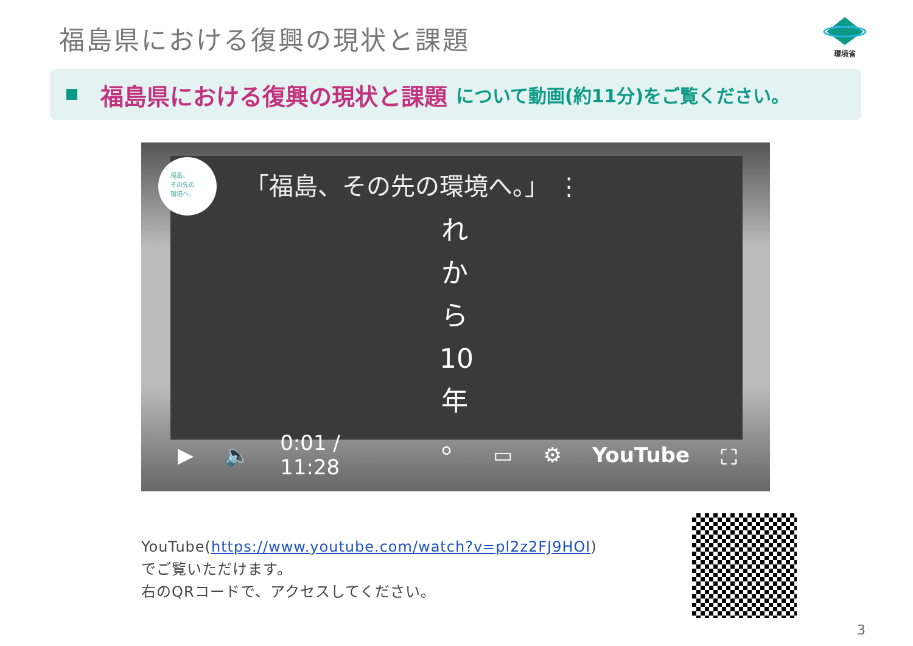福島県における復興の現状と課題 環境省
福島県における復興の現状と課題 について動画(約11分)をご覧ください。
福島、
その先の
環境へ。
「福島、その先の環境へ。」 ⋮
れ から 10 年 。
▶ 🔈 0:01 / 11:28 ▭ ⚙ YouTube ⛶
YouTube(https://www.youtube.com/watch?v=pl2z2FJ9HOI)
でご覧いただけます。
右のQRコードで、アクセスしてください。
3